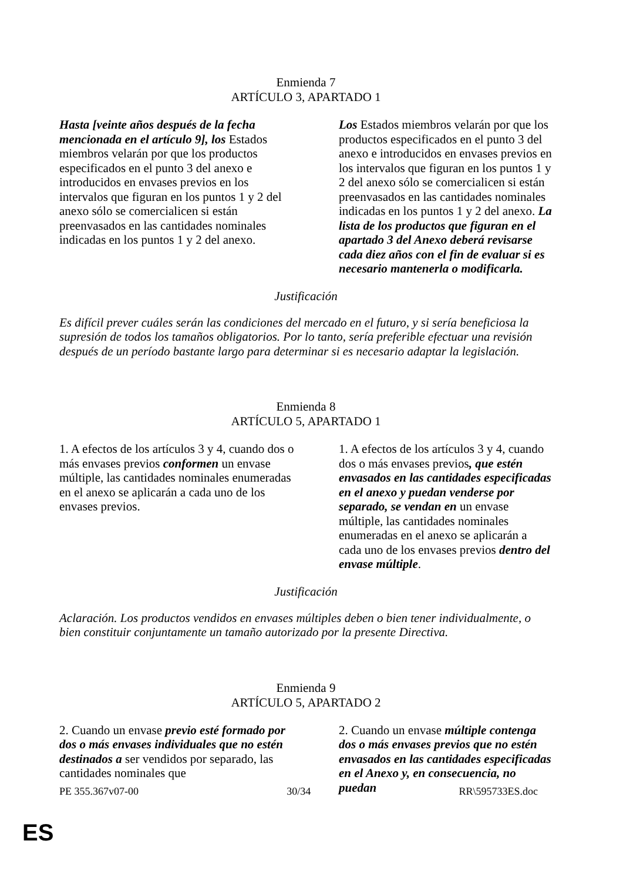Enmienda 7
ARTÍCULO 3, APARTADO 1
| Hasta [veinte años después de la fecha mencionada en el artículo 9], los Estados miembros velarán por que los productos especificados en el punto 3 del anexo e introducidos en envases previos en los intervalos que figuran en los puntos 1 y 2 del anexo sólo se comercialicen si están preenvasados en las cantidades nominales indicadas en los puntos 1 y 2 del anexo. | Los Estados miembros velarán por que los productos especificados en el punto 3 del anexo e introducidos en envases previos en los intervalos que figuran en los puntos 1 y 2 del anexo sólo se comercialicen si están preenvasados en las cantidades nominales indicadas en los puntos 1 y 2 del anexo. La lista de los productos que figuran en el apartado 3 del Anexo deberá revisarse cada diez años con el fin de evaluar si es necesario mantenerla o modificarla. |
Justificación
Es difícil prever cuáles serán las condiciones del mercado en el futuro, y si sería beneficiosa la supresión de todos los tamaños obligatorios. Por lo tanto, sería preferible efectuar una revisión después de un período bastante largo para determinar si es necesario adaptar la legislación.
Enmienda 8
ARTÍCULO 5, APARTADO 1
| 1. A efectos de los artículos 3 y 4, cuando dos o más envases previos conformen un envase múltiple, las cantidades nominales enumeradas en el anexo se aplicarán a cada uno de los envases previos. | 1. A efectos de los artículos 3 y 4, cuando dos o más envases previos , que estén envasados en las cantidades especificadas en el anexo y puedan venderse por separado, se vendan en un envase múltiple, las cantidades nominales enumeradas en el anexo se aplicarán a cada uno de los envases previos dentro del envase múltiple . |
Justificación
Aclaración. Los productos vendidos en envases múltiples deben o bien tener individualmente, o bien constituir conjuntamente un tamaño autorizado por la presente Directiva.
Enmienda 9
ARTÍCULO 5, APARTADO 2
| 2. Cuando un envase previo esté formado por dos o más envases individuales que no estén destinados a ser vendidos por separado, las cantidades nominales que | 2. Cuando un envase múltiple contenga dos o más envases previos que no estén envasados en las cantidades especificadas en el Anexo y, en consecuencia, no puedan |
PE 355.367v07-00 30/34 RR\595733ES.doc
ES